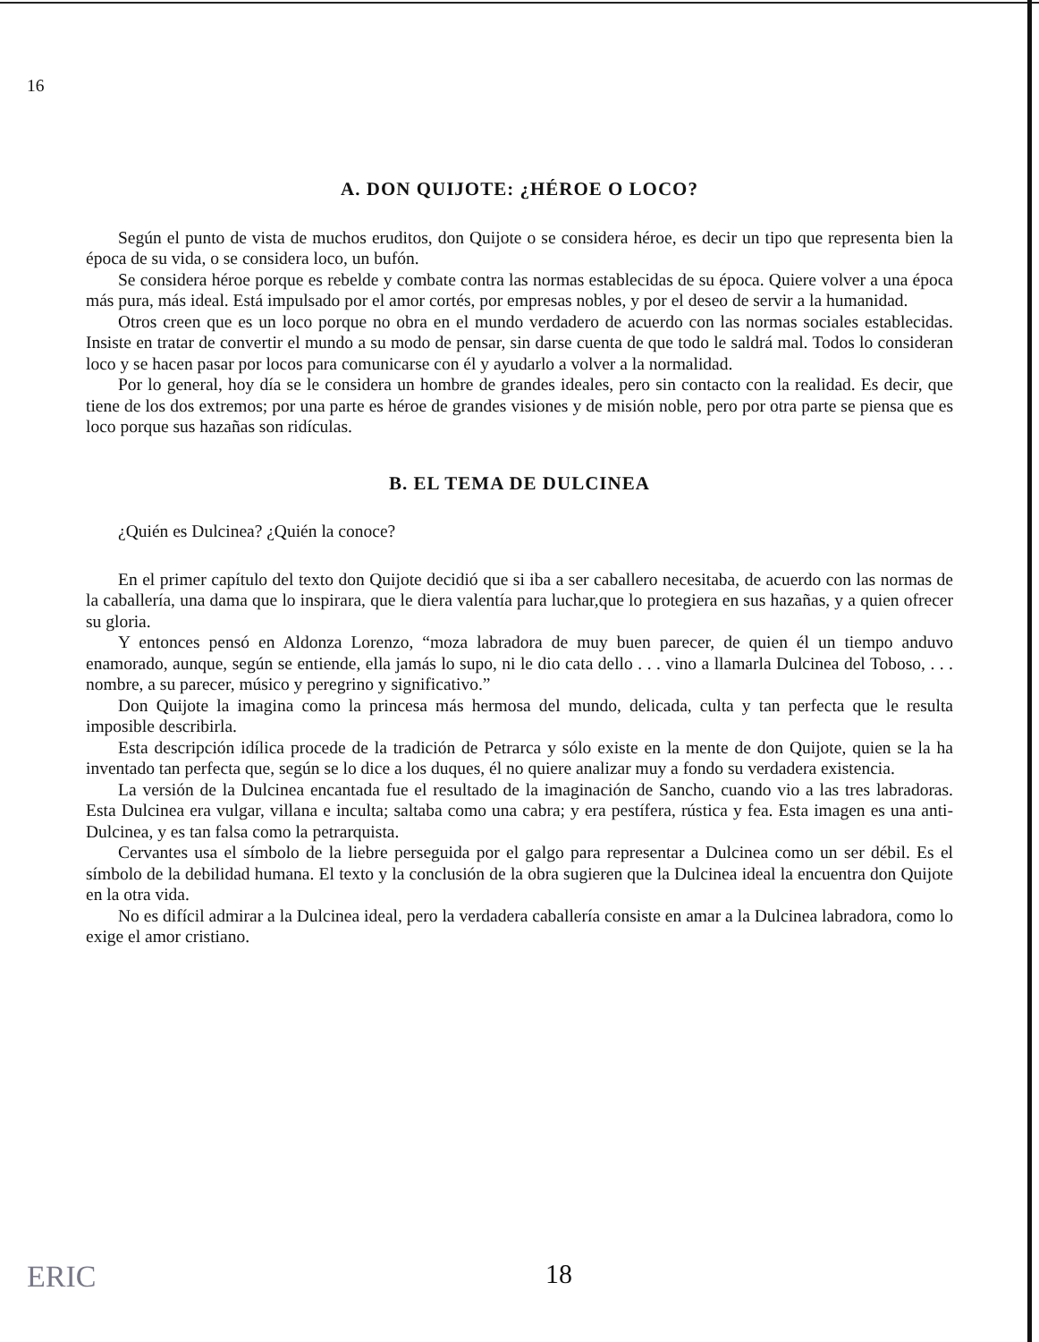16
A. DON QUIJOTE: ¿HÉROE O LOCO?
Según el punto de vista de muchos eruditos, don Quijote o se considera héroe, es decir un tipo que representa bien la época de su vida, o se considera loco, un bufón.
Se considera héroe porque es rebelde y combate contra las normas establecidas de su época. Quiere volver a una época más pura, más ideal. Está impulsado por el amor cortés, por empresas nobles, y por el deseo de servir a la humanidad.
Otros creen que es un loco porque no obra en el mundo verdadero de acuerdo con las normas sociales establecidas. Insiste en tratar de convertir el mundo a su modo de pensar, sin darse cuenta de que todo le saldrá mal. Todos lo consideran loco y se hacen pasar por locos para comunicarse con él y ayudarlo a volver a la normalidad.
Por lo general, hoy día se le considera un hombre de grandes ideales, pero sin contacto con la realidad. Es decir, que tiene de los dos extremos; por una parte es héroe de grandes visiones y de misión noble, pero por otra parte se piensa que es loco porque sus hazañas son ridículas.
B. EL TEMA DE DULCINEA
¿Quién es Dulcinea? ¿Quién la conoce?
En el primer capítulo del texto don Quijote decidió que si iba a ser caballero necesitaba, de acuerdo con las normas de la caballería, una dama que lo inspirara, que le diera valentía para luchar,que lo protegiera en sus hazañas, y a quien ofrecer su gloria.
Y entonces pensó en Aldonza Lorenzo, “moza labradora de muy buen parecer, de quien él un tiempo anduvo enamorado, aunque, según se entiende, ella jamás lo supo, ni le dio cata dello . . . vino a llamarla Dulcinea del Toboso, . . . nombre, a su parecer, músico y peregrino y significativo.”
Don Quijote la imagina como la princesa más hermosa del mundo, delicada, culta y tan perfecta que le resulta imposible describirla.
Esta descripción idílica procede de la tradición de Petrarca y sólo existe en la mente de don Quijote, quien se la ha inventado tan perfecta que, según se lo dice a los duques, él no quiere analizar muy a fondo su verdadera existencia.
La versión de la Dulcinea encantada fue el resultado de la imaginación de Sancho, cuando vio a las tres labradoras. Esta Dulcinea era vulgar, villana e inculta; saltaba como una cabra; y era pestífera, rústica y fea. Esta imagen es una anti-Dulcinea, y es tan falsa como la petrarquista.
Cervantes usa el símbolo de la liebre perseguida por el galgo para representar a Dulcinea como un ser débil. Es el símbolo de la debilidad humana. El texto y la conclusión de la obra sugieren que la Dulcinea ideal la encuentra don Quijote en la otra vida.
No es difícil admirar a la Dulcinea ideal, pero la verdadera caballería consiste en amar a la Dulcinea labradora, como lo exige el amor cristiano.
ERIC 18